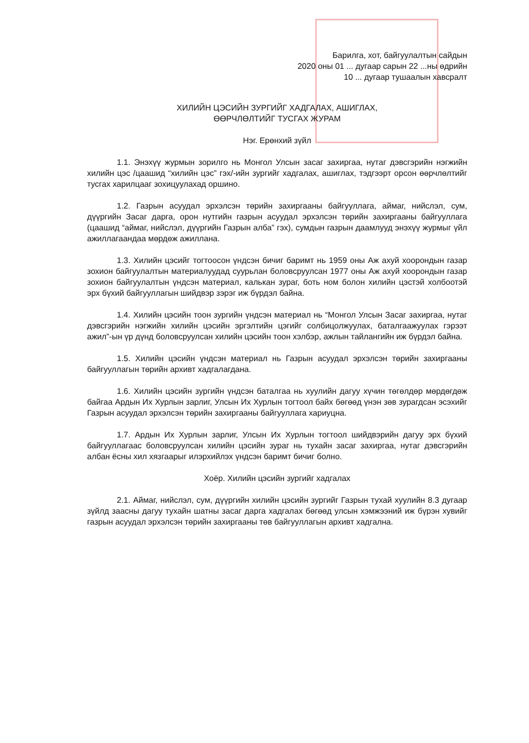Барилга, хот, байгуулалтын сайдын
2020 оны 01 ... дугаар сарын 22 ...ны өдрийн
10 ... дугаар тушаалын хавсралт
ХИЛИЙН ЦЭСИЙН ЗУРГИЙГ ХАДГАЛАХ, АШИГЛАХ,
ӨӨРЧЛӨЛТИЙГ ТУСГАХ ЖУРАМ
Нэг. Ерөнхий зүйл
1.1. Энэхүү журмын зорилго нь Монгол Улсын засаг захиргаа, нутаг дэвсгэрийн нэгжийн хилийн цэс /цаашид “хилийн цэс” гэх/-ийн зургийг хадгалах, ашиглах, тэдгээрт орсон өөрчлөлтийг тусгах харилцааг зохицуулахад оршино.
1.2. Газрын асуудал эрхэлсэн төрийн захиргааны байгууллага, аймаг, нийслэл, сум, дүүргийн Засаг дарга, орон нутгийн газрын асуудал эрхэлсэн төрийн захиргааны байгууллага (цаашид “аймаг, нийслэл, дүүргийн Газрын алба” гэх), сумдын газрын даамлууд энэхүү журмыг үйл ажиллагаандаа мөрдөж ажиллана.
1.3. Хилийн цэсийг тогтоосон үндсэн бичиг баримт нь 1959 оны Аж ахуй хоорондын газар зохион байгуулалтын материалуудад суурьлан боловсруулсан 1977 оны Аж ахуй хоорондын газар зохион байгуулалтын үндсэн материал, калькан зураг, боть ном болон хилийн цэстэй холбоотэй эрх бүхий байгууллагын шийдвэр зэрэг иж бүрдэл байна.
1.4. Хилийн цэсийн тоон зургийн үндсэн материал нь “Монгол Улсын Засаг захиргаа, нутаг дэвсгэрийн нэгжийн хилийн цэсийн эргэлтийн цэгийг солбицолжуулах, баталгаажуулах гэрээт ажил”-ын үр дүнд боловсруулсан хилийн цэсийн тоон хэлбэр, ажлын тайлангийн иж бүрдэл байна.
1.5. Хилийн цэсийн үндсэн материал нь Газрын асуудал эрхэлсэн төрийн захиргааны байгууллагын төрийн архивт хадгалагдана.
1.6. Хилийн цэсийн зургийн үндсэн баталгаа нь хуулийн дагуу хүчин төгөлдөр мөрдөгдөж байгаа Ардын Их Хурлын зарлиг, Улсын Их Хурлын тогтоол байх бөгөөд үнэн зөв зурагдсан эсэхийг Газрын асуудал эрхэлсэн төрийн захиргааны байгууллага хариуцна.
1.7. Ардын Их Хурлын зарлиг, Улсын Их Хурлын тогтоол шийдвэрийн дагуу эрх бүхий байгууллагаас боловсруулсан хилийн цэсийн зураг нь тухайн засаг захиргаа, нутаг дэвсгэрийн албан ёсны хил хязгаарыг илэрхийлэх үндсэн баримт бичиг болно.
Хоёр. Хилийн цэсийн зургийг хадгалах
2.1. Аймаг, нийслэл, сум, дүүргийн хилийн цэсийн зургийг Газрын тухай хуулийн 8.3 дугаар зүйлд заасны дагуу тухайн шатны засаг дарга хадгалах бөгөөд улсын хэмжээний иж бүрэн хувийг газрын асуудал эрхэлсэн төрийн захиргааны төв байгууллагын архивт хадгална.